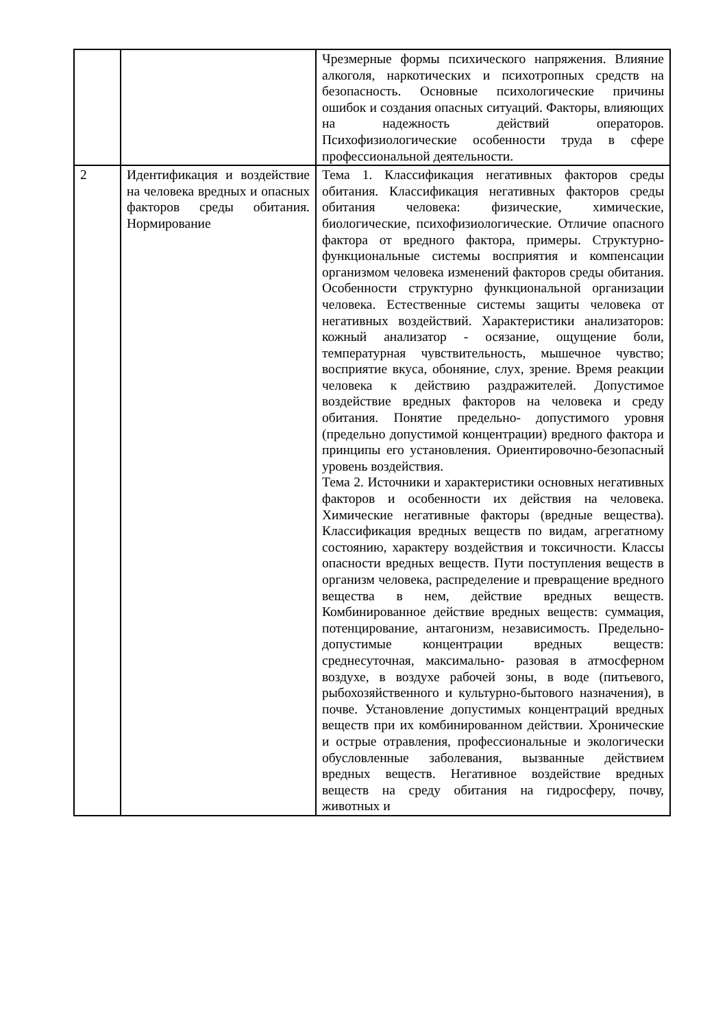| | | Чрезмерные формы психического напряжения. Влияние алкоголя, наркотических и психотропных средств на безопасность. Основные психологические причины ошибок и создания опасных ситуаций. Факторы, влияющих на надежность действий операторов. Психофизиологические особенности труда в сфере профессиональной деятельности. |
| 2 | Идентификация и воздействие на человека вредных и опасных факторов среды обитания. Нормирование | Тема 1. Классификация негативных факторов среды обитания. Классификация негативных факторов среды обитания человека: физические, химические, биологические, психофизиологические. Отличие опасного фактора от вредного фактора, примеры. Структурно-функциональные системы восприятия и компенсации организмом человека изменений факторов среды обитания. Особенности структурно функциональной организации человека. Естественные системы защиты человека от негативных воздействий. Характеристики анализаторов: кожный анализатор - осязание, ощущение боли, температурная чувствительность, мышечное чувство; восприятие вкуса, обоняние, слух, зрение. Время реакции человека к действию раздражителей. Допустимое воздействие вредных факторов на человека и среду обитания. Понятие предельно- допустимого уровня (предельно допустимой концентрации) вредного фактора и принципы его установления. Ориентировочно-безопасный уровень воздействия. Тема 2. Источники и характеристики основных негативных факторов и особенности их действия на человека. Химические негативные факторы (вредные вещества). Классификация вредных веществ по видам, агрегатному состоянию, характеру воздействия и токсичности. Классы опасности вредных веществ. Пути поступления веществ в организм человека, распределение и превращение вредного вещества в нем, действие вредных веществ. Комбинированное действие вредных веществ: суммация, потенцирование, антагонизм, независимость. Предельно-допустимые концентрации вредных веществ: среднесуточная, максимально- разовая в атмосферном воздухе, в воздухе рабочей зоны, в воде (питьевого, рыбохозяйственного и культурно-бытового назначения), в почве. Установление допустимых концентраций вредных веществ при их комбинированном действии. Хронические и острые отравления, профессиональные и экологически обусловленные заболевания, вызванные действием вредных веществ. Негативное воздействие вредных веществ на среду обитания на гидросферу, почву, животных и |